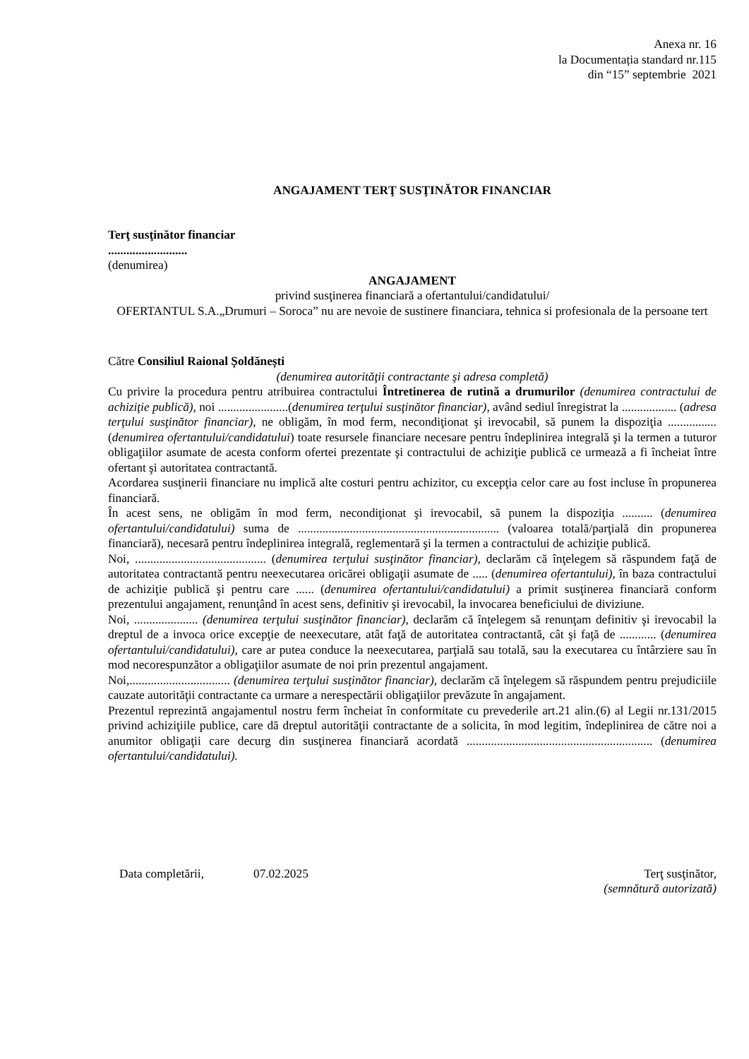Anexa nr. 16
la Documentația standard nr.115
din “15” septembrie 2021
ANGAJAMENT TERŢ SUSŢINĂTOR FINANCIAR
Terţ susţinător financiar
..........................
(denumirea)
ANGAJAMENT
privind susţinerea financiară a ofertantului/candidatului/
OFERTANTUL S.A.„Drumuri – Soroca” nu are nevoie de sustinere financiara, tehnica si profesionala de la persoane tert
Către Consiliul Raional Șoldănești
(denumirea autorităţii contractante şi adresa completă)
Cu privire la procedura pentru atribuirea contractului Întretinerea de rutină a drumurilor (denumirea contractului de achiziţie publică), noi .......................(denumirea terţului susţinător financiar), având sediul înregistrat la .................. (adresa terţului susţinător financiar), ne obligăm, în mod ferm, necondiţionat şi irevocabil, să punem la dispoziţia ................ (denumirea ofertantului/candidatului) toate resursele financiare necesare pentru îndeplinirea integrală şi la termen a tuturor obligaţiilor asumate de acesta conform ofertei prezentate şi contractului de achiziţie publică ce urmează a fi încheiat între ofertant şi autoritatea contractantă.
Acordarea susţinerii financiare nu implică alte costuri pentru achizitor, cu excepţia celor care au fost incluse în propunerea financiară.
În acest sens, ne obligăm în mod ferm, necondiţionat şi irevocabil, să punem la dispoziţia .......... (denumirea ofertantului/candidatului) suma de .................................................................. (valoarea totală/parţială din propunerea financiară), necesară pentru îndeplinirea integrală, reglementară şi la termen a contractului de achiziţie publică.
Noi, ........................................... (denumirea terţului susţinător financiar), declarăm că înţelegem să răspundem faţă de autoritatea contractantă pentru neexecutarea oricărei obligaţii asumate de ..... (denumirea ofertantului), în baza contractului de achiziţie publică şi pentru care ...... (denumirea ofertantului/candidatului) a primit susţinerea financiară conform prezentului angajament, renunţând în acest sens, definitiv şi irevocabil, la invocarea beneficiului de diviziune.
Noi, ..................... (denumirea terţului susţinător financiar), declarăm că înţelegem să renunţam definitiv şi irevocabil la dreptul de a invoca orice excepţie de neexecutare, atât faţă de autoritatea contractantă, cât şi faţă de ............ (denumirea ofertantului/candidatului), care ar putea conduce la neexecutarea, parţială sau totală, sau la executarea cu întârziere sau în mod necorespunzător a obligaţiilor asumate de noi prin prezentul angajament.
Noi,................................. (denumirea terţului susţinător financiar), declarăm că înţelegem să răspundem pentru prejudiciile cauzate autorităţii contractante ca urmare a nerespectării obligaţiilor prevăzute în angajament.
Prezentul reprezintă angajamentul nostru ferm încheiat în conformitate cu prevederile art.21 alin.(6) al Legii nr.131/2015 privind achiziţiile publice, care dă dreptul autorităţii contractante de a solicita, în mod legitim, îndeplinirea de către noi a anumitor obligaţii care decurg din susţinerea financiară acordată ............................................................. (denumirea ofertantului/candidatului).
Data completării, 07.02.2025 Terţ susţinător,
(semnătură autorizată)